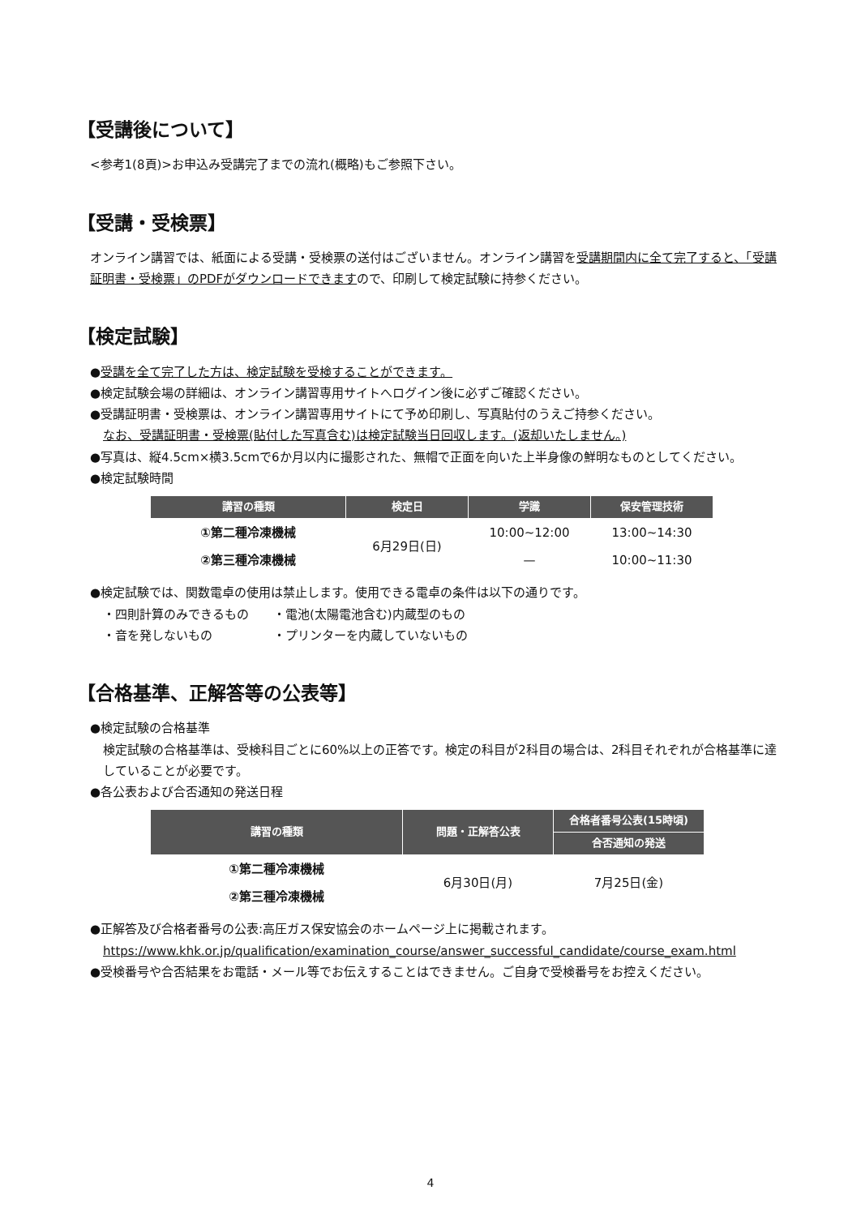【受講後について】
<参考1(8頁)>お申込み受講完了までの流れ(概略)もご参照下さい。
【受講・受検票】
オンライン講習では、紙面による受講・受検票の送付はございません。オンライン講習を受講期間内に全て完了すると、「受講証明書・受検票」のPDFがダウンロードできますので、印刷して検定試験に持参ください。
【検定試験】
●受講を全て完了した方は、検定試験を受検することができます。
●検定試験会場の詳細は、オンライン講習専用サイトへログイン後に必ずご確認ください。
●受講証明書・受検票は、オンライン講習専用サイトにて予め印刷し、写真貼付のうえご持参ください。
なお、受講証明書・受検票(貼付した写真含む)は検定試験当日回収します。(返却いたしません。)
●写真は、縦4.5cm×横3.5cmで6か月以内に撮影された、無帽で正面を向いた上半身像の鮮明なものとしてください。
●検定試験時間
| 講習の種類 | 検定日 | 学識 | 保安管理技術 |
| --- | --- | --- | --- |
| ①第二種冷凍機械 | 6月29日(日) | 10:00~12:00 | 13:00~14:30 |
| ②第三種冷凍機械 | | — | 10:00~11:30 |
●検定試験では、関数電卓の使用は禁止します。使用できる電卓の条件は以下の通りです。
・四則計算のみできるもの　　・電池(太陽電池含む)内蔵型のもの
・音を発しないもの　　　　　・プリンターを内蔵していないもの
【合格基準、正解答等の公表等】
●検定試験の合格基準
検定試験の合格基準は、受検科目ごとに60%以上の正答です。検定の科目が2科目の場合は、2科目それぞれが合格基準に達していることが必要です。
●各公表および合否通知の発送日程
| 講習の種類 | 問題・正解答公表 | 合格者番号公表(15時頃) |
| --- | --- | --- |
| | | 合否通知の発送 |
| ①第二種冷凍機械 | 6月30日(月) | 7月25日(金) |
| ②第三種冷凍機械 | | |
●正解答及び合格者番号の公表:高圧ガス保安協会のホームページ上に掲載されます。
https://www.khk.or.jp/qualification/examination_course/answer_successful_candidate/course_exam.html
●受検番号や合否結果をお電話・メール等でお伝えすることはできません。ご自身で受検番号をお控えください。
4